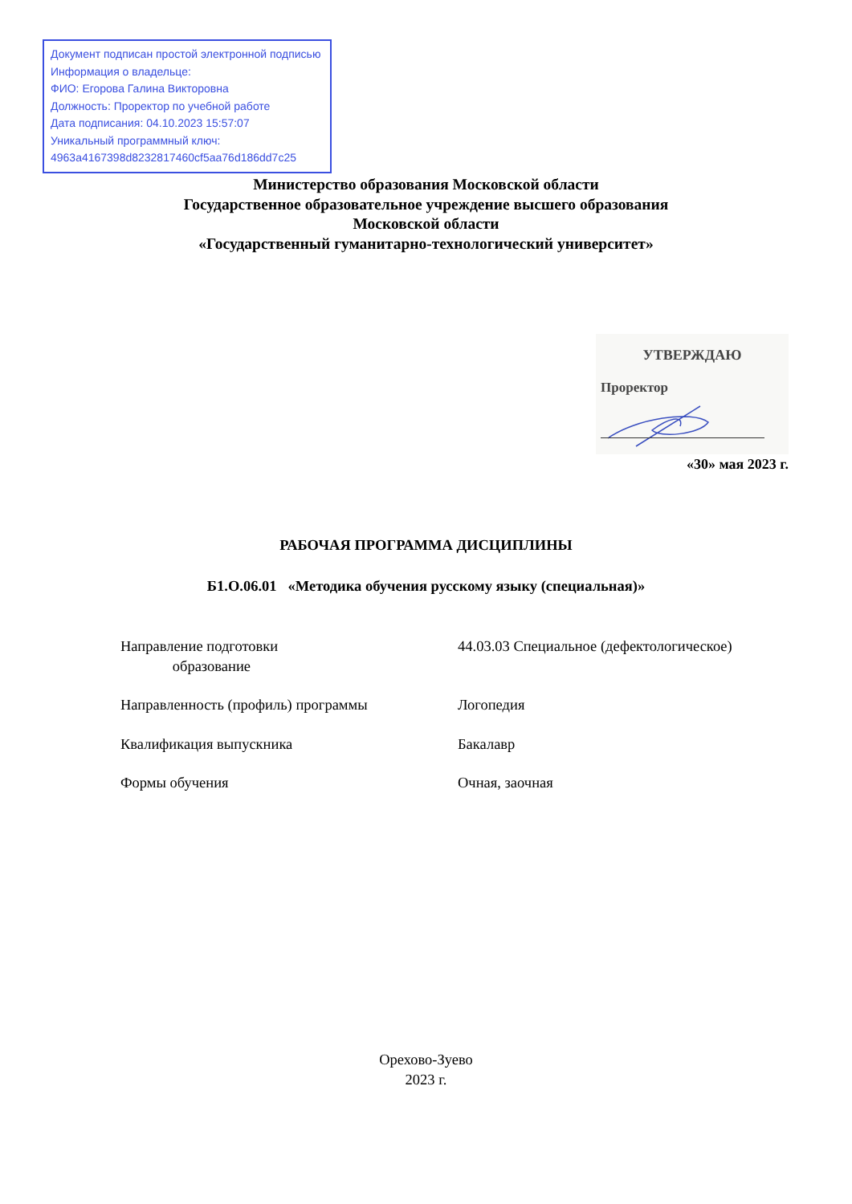Документ подписан простой электронной подписью
Информация о владельце:
ФИО: Егорова Галина Викторовна
Должность: Проректор по учебной работе
Дата подписания: 04.10.2023 15:57:07
Уникальный программный ключ:
4963a4167398d8232817460cf5aa76d186dd7c25
Министерство образования Московской области
Государственное образовательное учреждение высшего образования
Московской области
«Государственный гуманитарно-технологический университет»
УТВЕРЖДАЮ
Проректор
«30» мая 2023 г.
РАБОЧАЯ ПРОГРАММА ДИСЦИПЛИНЫ
Б1.О.06.01 «Методика обучения русскому языку (специальная)»
| Направление подготовки образование | 44.03.03 Специальное (дефектологическое) |
| Направленность (профиль) программы | Логопедия |
| Квалификация выпускника | Бакалавр |
| Формы обучения | Очная, заочная |
Орехово-Зуево
2023 г.